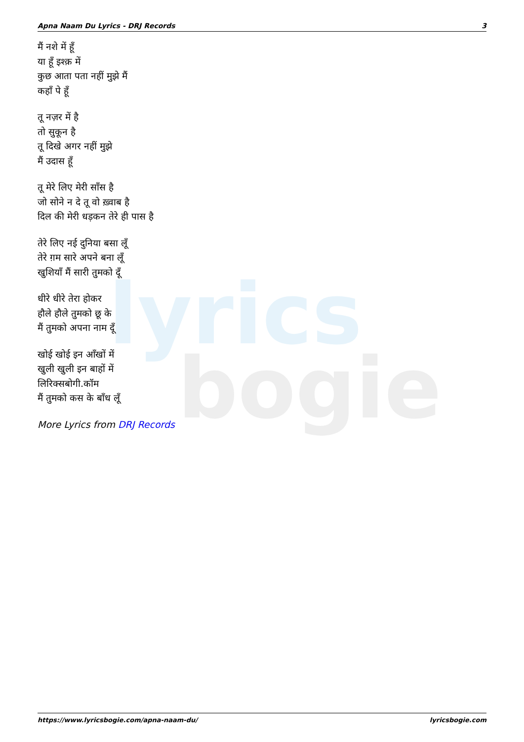lyrics
bogie
Apna Naam Du Lyrics - DRJ Records 3
मैं नशे में हूँ
या हूँ इश्क़ में
कुछ आता पता नहीं मुझे मैं
कहाँ पे हूँ
तू नज़र में है
तो सुकून है
तू दिखे अगर नहीं मुझे
मैं उदास हूँ
तू मेरे लिए मेरी साँस है
जो सोने न दे तू वो ख़्वाब है
दिल की मेरी धड़कन तेरे ही पास है
तेरे लिए नई दुनिया बसा लूँ
तेरे ग़म सारे अपने बना लूँ
खुशियाँ मैं सारी तुमको दूँ
धीरे धीरे तेरा होकर
हौले हौले तुमको छू के
मैं तुमको अपना नाम दूँ
खोई खोई इन आँखों में
खुली खुली इन बाहों में
लिरिक्सबोगी.कॉम
मैं तुमको कस के बाँध लूँ
More Lyrics from DRJ Records
https://www.lyricsbogie.com/apna-naam-du/ lyricsbogie.com